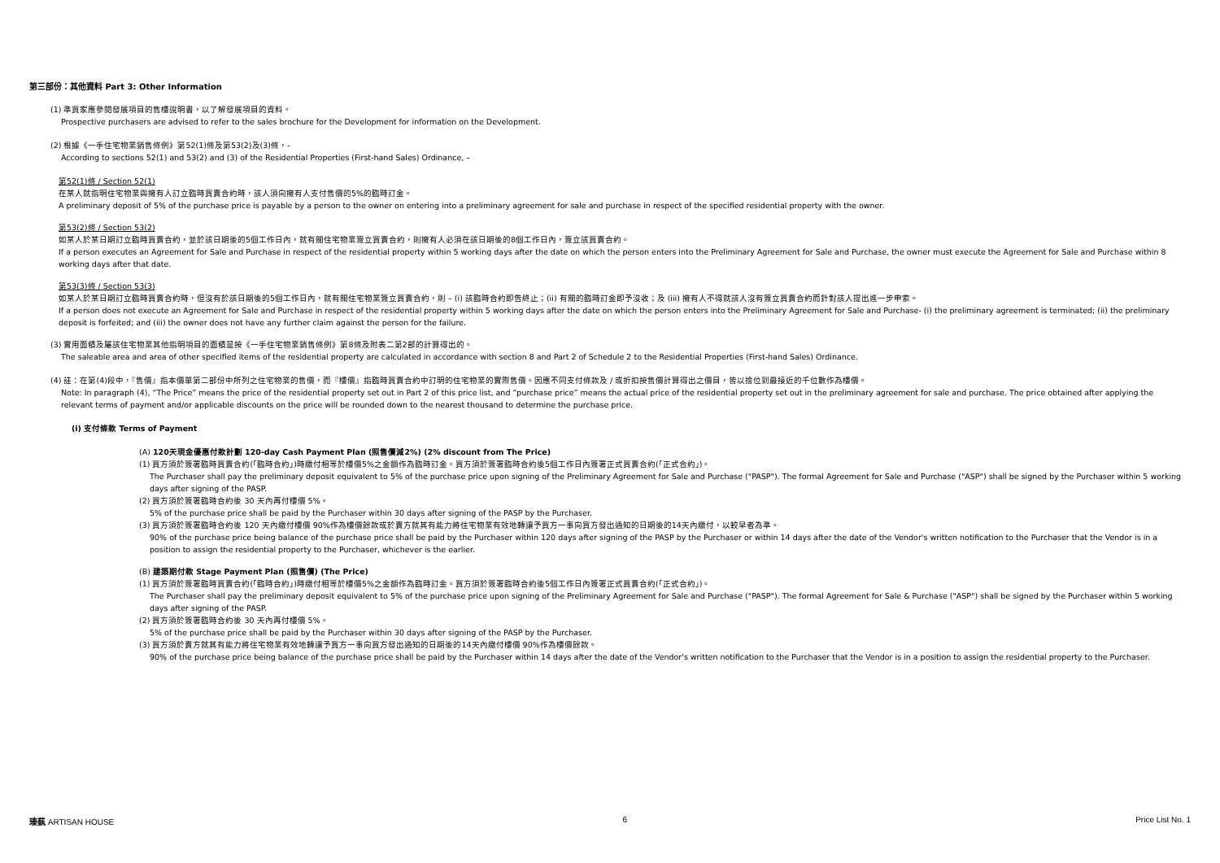第三部份：其他資料 Part 3: Other Information
(1) 準買家應參閱發展項目的售樓說明書，以了解發展項目的資料。
Prospective purchasers are advised to refer to the sales brochure for the Development for information on the Development.
(2) 根據《一手住宅物業銷售條例》第52(1)條及第53(2)及(3)條，-
According to sections 52(1) and 53(2) and (3) of the Residential Properties (First-hand Sales) Ordinance, –
第52(1)條 / Section 52(1)
在某人就指明住宅物業與擁有人訂立臨時買賣合約時，該人須向擁有人支付售價的5%的臨時訂金。
A preliminary deposit of 5% of the purchase price is payable by a person to the owner on entering into a preliminary agreement for sale and purchase in respect of the specified residential property with the owner.
第53(2)條 / Section 53(2)
如某人於某日期訂立臨時買賣合約，並於該日期後的5個工作日內，就有關住宅物業簽立買賣合約，則擁有人必須在該日期後的8個工作日內，簽立該買賣合約。
If a person executes an Agreement for Sale and Purchase in respect of the residential property within 5 working days after the date on which the person enters into the Preliminary Agreement for Sale and Purchase, the owner must execute the Agreement for Sale and Purchase within 8 working days after that date.
第53(3)條 / Section 53(3)
如某人於某日期訂立臨時買賣合約時，但沒有於該日期後的5個工作日內，就有關住宅物業簽立買賣合約，則 – (i) 該臨時合約即告終止；(ii) 有關的臨時訂金即予沒收；及 (iii) 擁有人不得就該人沒有簽立買賣合約而針對該人提出進一步申索。
If a person does not execute an Agreement for Sale and Purchase in respect of the residential property within 5 working days after the date on which the person enters into the Preliminary Agreement for Sale and Purchase- (i) the preliminary agreement is terminated; (ii) the preliminary deposit is forfeited; and (iii) the owner does not have any further claim against the person for the failure.
(3) 實用面積及屬該住宅物業其他指明項目的面積是按《一手住宅物業銷售條例》第8條及附表二第2部的計算得出的。
The saleable area and area of other specified items of the residential property are calculated in accordance with section 8 and Part 2 of Schedule 2 to the Residential Properties (First-hand Sales) Ordinance.
(4) 註：在第(4)段中，『售價』指本價單第二部份中所列之住宅物業的售價，而『樓價』指臨時買賣合約中訂明的住宅物業的實際售價。因應不同支付條款及 / 或折扣按售價計算得出之價目，皆以捨位到最接近的千位數作為樓價。
Note: In paragraph (4), “The Price” means the price of the residential property set out in Part 2 of this price list, and “purchase price” means the actual price of the residential property set out in the preliminary agreement for sale and purchase. The price obtained after applying the relevant terms of payment and/or applicable discounts on the price will be rounded down to the nearest thousand to determine the purchase price.
(i) 支付條款 Terms of Payment
(A) 120天現金優惠付款計劃 120-day Cash Payment Plan (照售價減2%) (2% discount from The Price)
(1) 買方須於簽署臨時買賣合約(「臨時合約」)時繳付相等於樓價5%之金額作為臨時訂金。買方須於簽署臨時合約後5個工作日內簽署正式買賣合約(「正式合約」)。
The Purchaser shall pay the preliminary deposit equivalent to 5% of the purchase price upon signing of the Preliminary Agreement for Sale and Purchase ("PASP"). The formal Agreement for Sale and Purchase ("ASP") shall be signed by the Purchaser within 5 working days after signing of the PASP.
(2) 買方須於簽署臨時合約後 30 天內再付樓價 5%。
5% of the purchase price shall be paid by the Purchaser within 30 days after signing of the PASP by the Purchaser.
(3) 買方須於簽署臨時合約後 120 天內繳付樓價 90%作為樓價餘款或於賣方就其有能力將住宅物業有效地轉讓予買方一事向買方發出通知的日期後的14天內繳付，以較早者為準。
90% of the purchase price being balance of the purchase price shall be paid by the Purchaser within 120 days after signing of the PASP by the Purchaser or within 14 days after the date of the Vendor's written notification to the Purchaser that the Vendor is in a position to assign the residential property to the Purchaser, whichever is the earlier.
(B) 建築期付款 Stage Payment Plan (照售價) (The Price)
(1) 買方須於簽署臨時買賣合約(「臨時合約」)時繳付相等於樓價5%之金額作為臨時訂金。買方須於簽署臨時合約後5個工作日內簽署正式買賣合約(「正式合約」)。
The Purchaser shall pay the preliminary deposit equivalent to 5% of the purchase price upon signing of the Preliminary Agreement for Sale and Purchase ("PASP"). The formal Agreement for Sale & Purchase ("ASP") shall be signed by the Purchaser within 5 working days after signing of the PASP.
(2) 買方須於簽署臨時合約後 30 天內再付樓價 5%。
5% of the purchase price shall be paid by the Purchaser within 30 days after signing of the PASP by the Purchaser.
(3) 買方須於賣方就其有能力將住宅物業有效地轉讓予買方一事向買方發出通知的日期後的14天內繳付樓價 90%作為樓價餘款。
90% of the purchase price being balance of the purchase price shall be paid by the Purchaser within 14 days after the date of the Vendor's written notification to the Purchaser that the Vendor is in a position to assign the residential property to the Purchaser.
瑧蓺 ARTISAN HOUSE 6 Price List No. 1